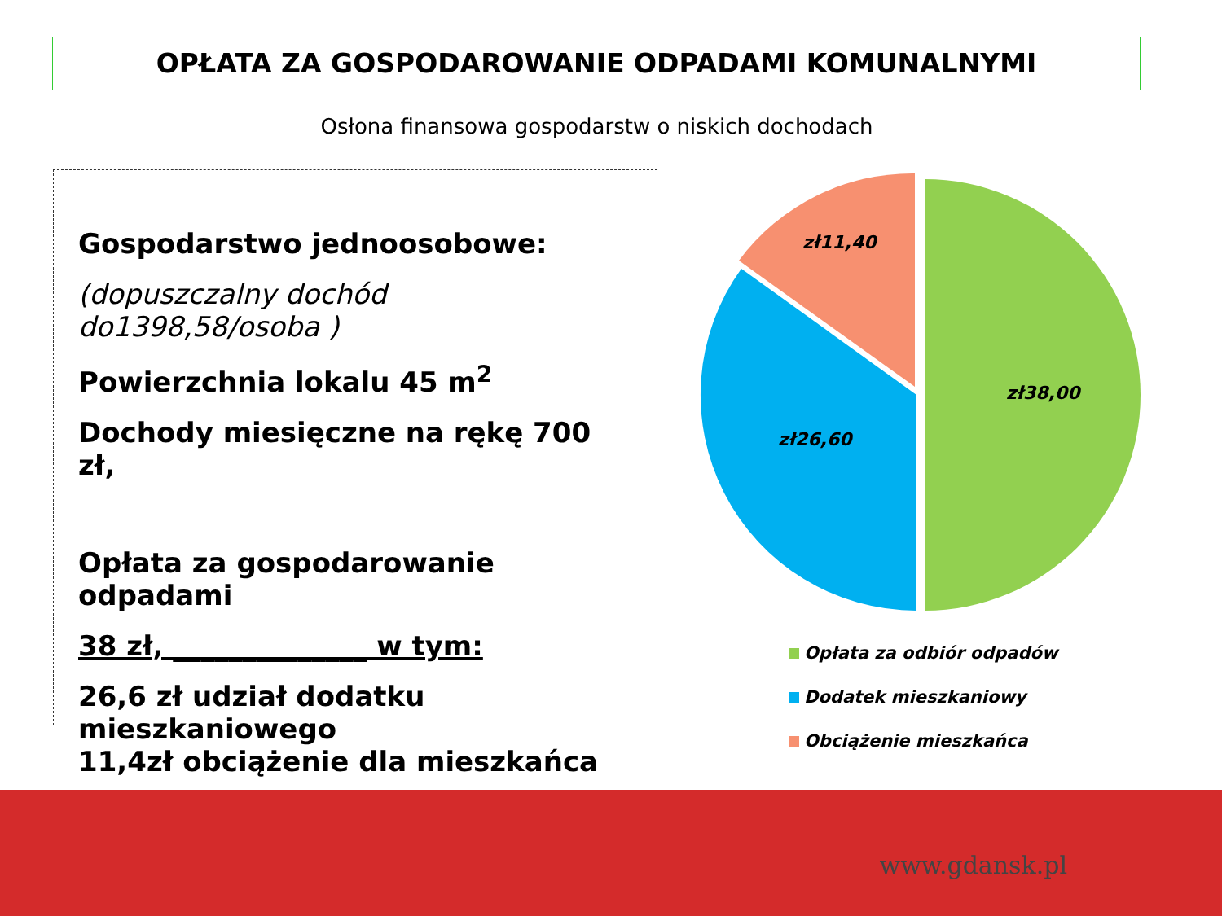OPŁATA ZA GOSPODAROWANIE ODPADAMI KOMUNALNYMI
Osłona finansowa gospodarstw o niskich dochodach
Gospodarstwo jednoosobowe:
(dopuszczalny dochód do1398,58/osoba )
Powierzchnia lokalu 45 m<sup>2</sup>
Dochody miesięczne na rękę 700 zł,
Opłata za gospodarowanie odpadami
38 zł, ______________ w tym:
26,6 zł udział dodatku mieszkaniowego
11,4zł obciążenie dla mieszkańca
zł38,00
zł26,60
zł11,40
Opłata za odbiór odpadów
Dodatek mieszkaniowy
Obciążenie mieszkańca
www.gdansk.pl